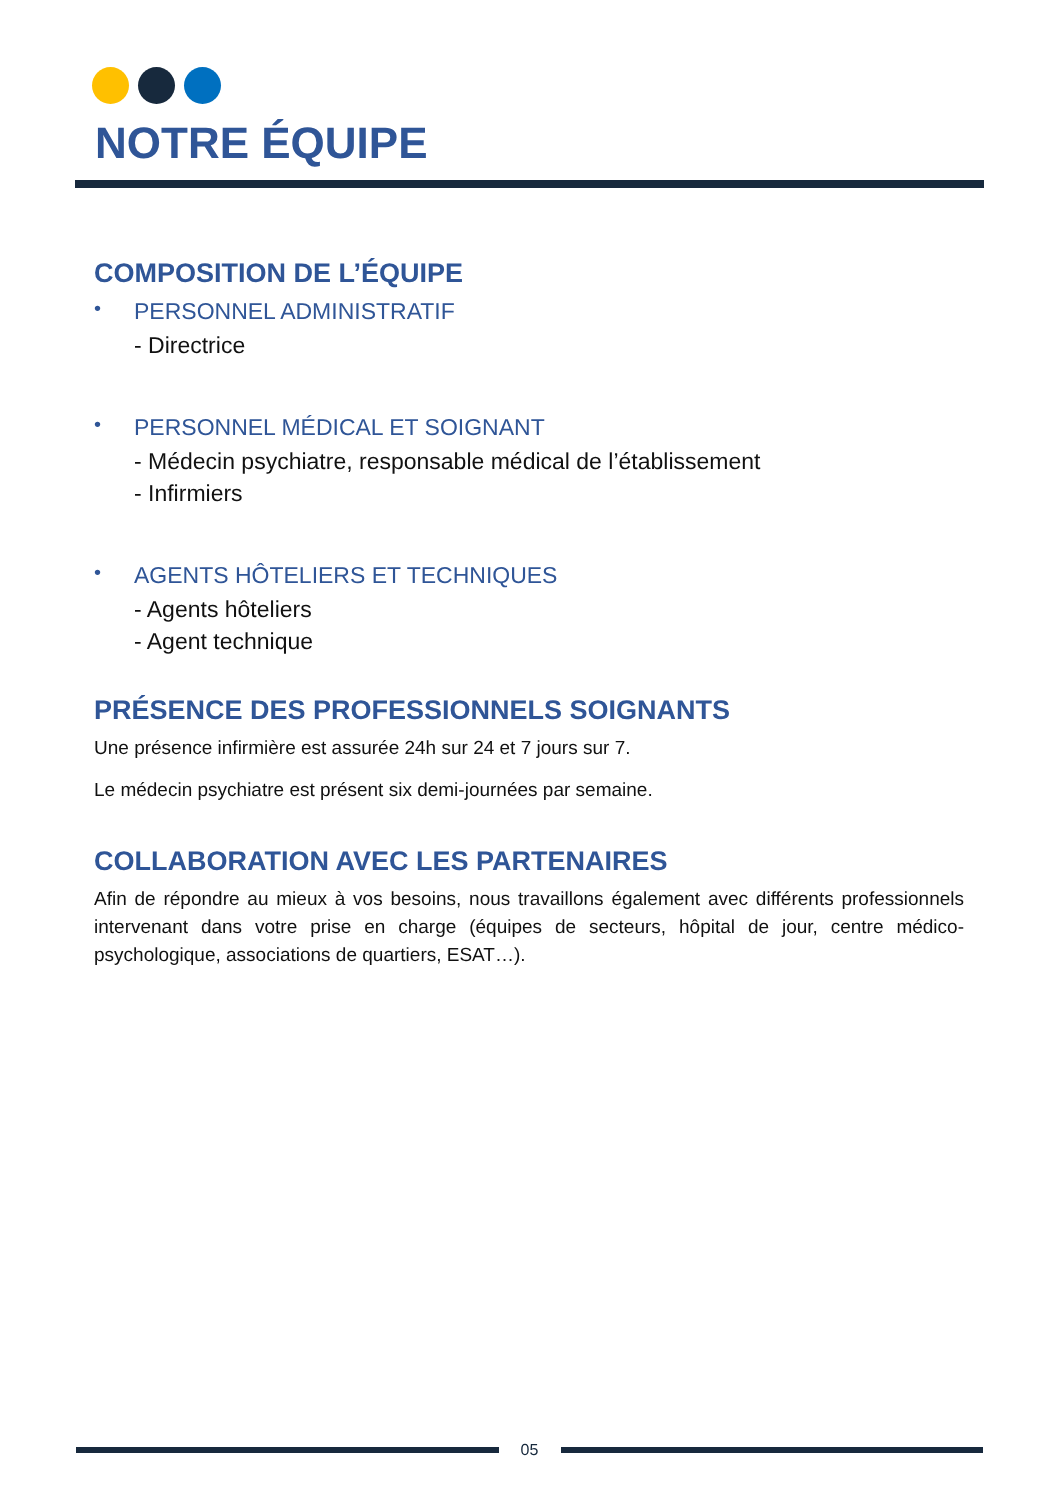NOTRE ÉQUIPE
COMPOSITION DE L’ÉQUIPE
•
PERSONNEL ADMINISTRATIF
- Directrice
•
PERSONNEL MÉDICAL ET SOIGNANT
- Médecin psychiatre, responsable médical de l’établissement
- Infirmiers
•
AGENTS HÔTELIERS ET TECHNIQUES
- Agents hôteliers
- Agent technique
PRÉSENCE DES PROFESSIONNELS SOIGNANTS
Une présence infirmière est assurée 24h sur 24 et 7 jours sur 7.
Le médecin psychiatre est présent six demi-journées par semaine.
COLLABORATION AVEC LES PARTENAIRES
Afin de répondre au mieux à vos besoins, nous travaillons également avec différents professionnels intervenant dans votre prise en charge (équipes de secteurs, hôpital de jour, centre médico-psychologique, associations de quartiers, ESAT…).
05